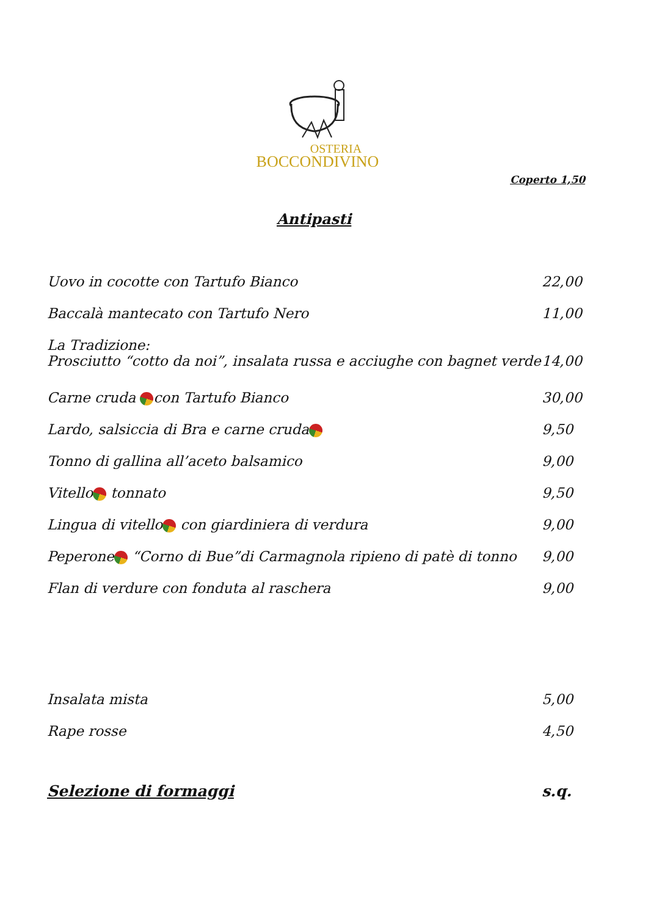OSTERIA
BOCCONDIVINO
Coperto 1,50
Antipasti
Uovo in cocotte con Tartufo Bianco 22,00
Baccalà mantecato con Tartufo Nero 11,00
La Tradizione:
Prosciutto “cotto da noi”, insalata russa e acciughe con bagnet verde 14,00
Carne cruda con Tartufo Bianco 30,00
Lardo, salsiccia di Bra e carne cruda 9,50
Tonno di gallina all’aceto balsamico 9,00
Vitello tonnato 9,50
Lingua di vitello con giardiniera di verdura 9,00
Peperone “Corno di Bue”di Carmagnola ripieno di patè di tonno 9,00
Flan di verdure con fonduta al raschera 9,00
Insalata mista 5,00
Rape rosse 4,50
Selezione di formaggi s.q.